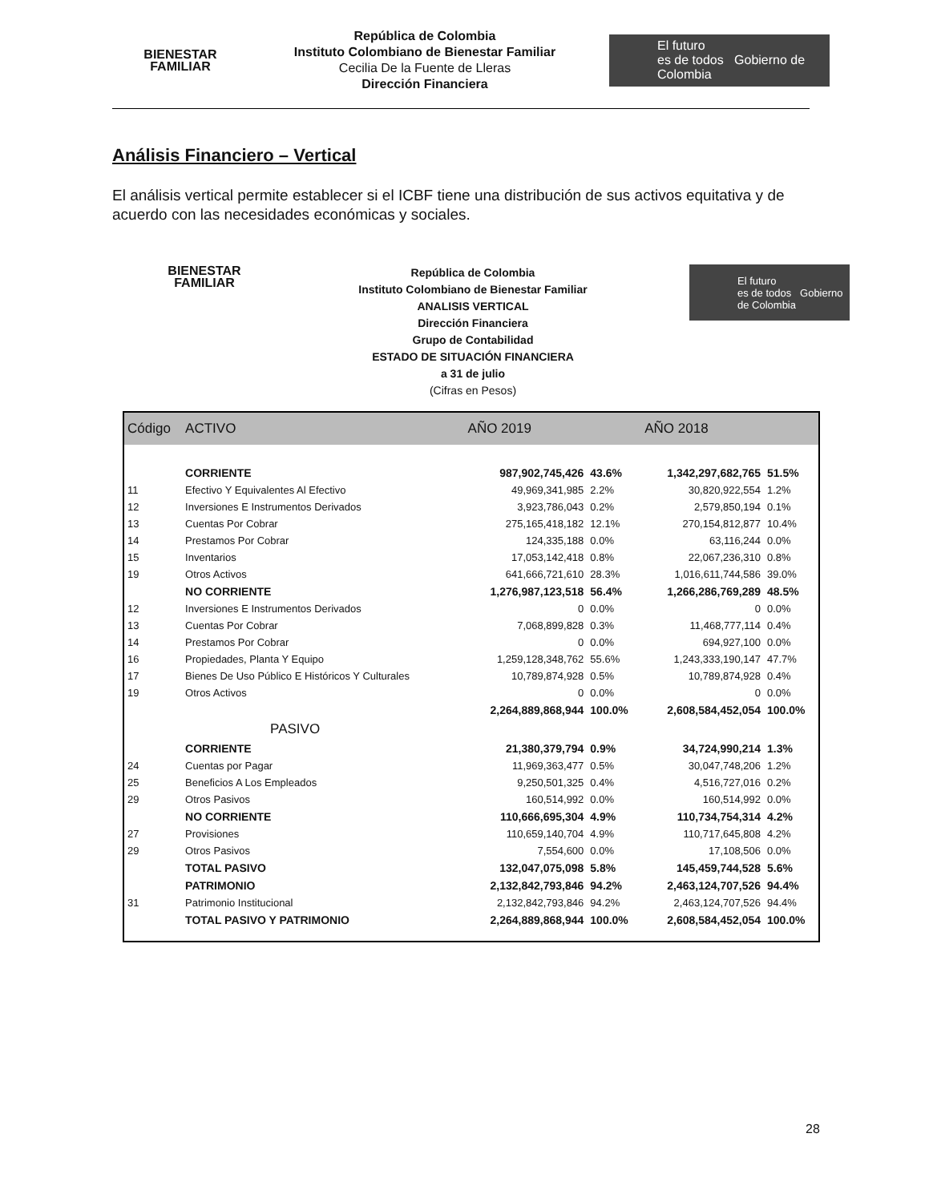BIENESTAR
FAMILIAR
República de Colombia
Instituto Colombiano de Bienestar Familiar
Cecilia De la Fuente de Lleras
Dirección Financiera
El futuro
es de todos Gobierno de Colombia
Análisis Financiero – Vertical
El análisis vertical permite establecer si el ICBF tiene una distribución de sus activos equitativa y de acuerdo con las necesidades económicas y sociales.
BIENESTAR
FAMILIAR
República de Colombia
Instituto Colombiano de Bienestar Familiar
ANALISIS VERTICAL
Dirección Financiera
Grupo de Contabilidad
ESTADO DE SITUACIÓN FINANCIERA
a 31 de julio
(Cifras en Pesos)
El futuro
es de todos Gobierno de Colombia
| Código | ACTIVO | AÑO 2019 | | AÑO 2018 | |
| --- | --- | --- | --- | --- | --- |
| | CORRIENTE | 987,902,745,426 | 43.6% | 1,342,297,682,765 | 51.5% |
| 11 | Efectivo Y Equivalentes Al Efectivo | 49,969,341,985 | 2.2% | 30,820,922,554 | 1.2% |
| 12 | Inversiones E Instrumentos Derivados | 3,923,786,043 | 0.2% | 2,579,850,194 | 0.1% |
| 13 | Cuentas Por Cobrar | 275,165,418,182 | 12.1% | 270,154,812,877 | 10.4% |
| 14 | Prestamos Por Cobrar | 124,335,188 | 0.0% | 63,116,244 | 0.0% |
| 15 | Inventarios | 17,053,142,418 | 0.8% | 22,067,236,310 | 0.8% |
| 19 | Otros Activos | 641,666,721,610 | 28.3% | 1,016,611,744,586 | 39.0% |
| | NO CORRIENTE | 1,276,987,123,518 | 56.4% | 1,266,286,769,289 | 48.5% |
| 12 | Inversiones E Instrumentos Derivados | 0 | 0.0% | 0 | 0.0% |
| 13 | Cuentas Por Cobrar | 7,068,899,828 | 0.3% | 11,468,777,114 | 0.4% |
| 14 | Prestamos Por Cobrar | 0 | 0.0% | 694,927,100 | 0.0% |
| 16 | Propiedades, Planta Y Equipo | 1,259,128,348,762 | 55.6% | 1,243,333,190,147 | 47.7% |
| 17 | Bienes De Uso Público E Históricos Y Culturales | 10,789,874,928 | 0.5% | 10,789,874,928 | 0.4% |
| 19 | Otros Activos | 0 | 0.0% | 0 | 0.0% |
| | | 2,264,889,868,944 | 100.0% | 2,608,584,452,054 | 100.0% |
| | PASIVO | | | | |
| | CORRIENTE | 21,380,379,794 | 0.9% | 34,724,990,214 | 1.3% |
| 24 | Cuentas por Pagar | 11,969,363,477 | 0.5% | 30,047,748,206 | 1.2% |
| 25 | Beneficios A Los Empleados | 9,250,501,325 | 0.4% | 4,516,727,016 | 0.2% |
| 29 | Otros Pasivos | 160,514,992 | 0.0% | 160,514,992 | 0.0% |
| | NO CORRIENTE | 110,666,695,304 | 4.9% | 110,734,754,314 | 4.2% |
| 27 | Provisiones | 110,659,140,704 | 4.9% | 110,717,645,808 | 4.2% |
| 29 | Otros Pasivos | 7,554,600 | 0.0% | 17,108,506 | 0.0% |
| | TOTAL PASIVO | 132,047,075,098 | 5.8% | 145,459,744,528 | 5.6% |
| | PATRIMONIO | 2,132,842,793,846 | 94.2% | 2,463,124,707,526 | 94.4% |
| 31 | Patrimonio Institucional | 2,132,842,793,846 | 94.2% | 2,463,124,707,526 | 94.4% |
| | TOTAL PASIVO Y PATRIMONIO | 2,264,889,868,944 | 100.0% | 2,608,584,452,054 | 100.0% |
28